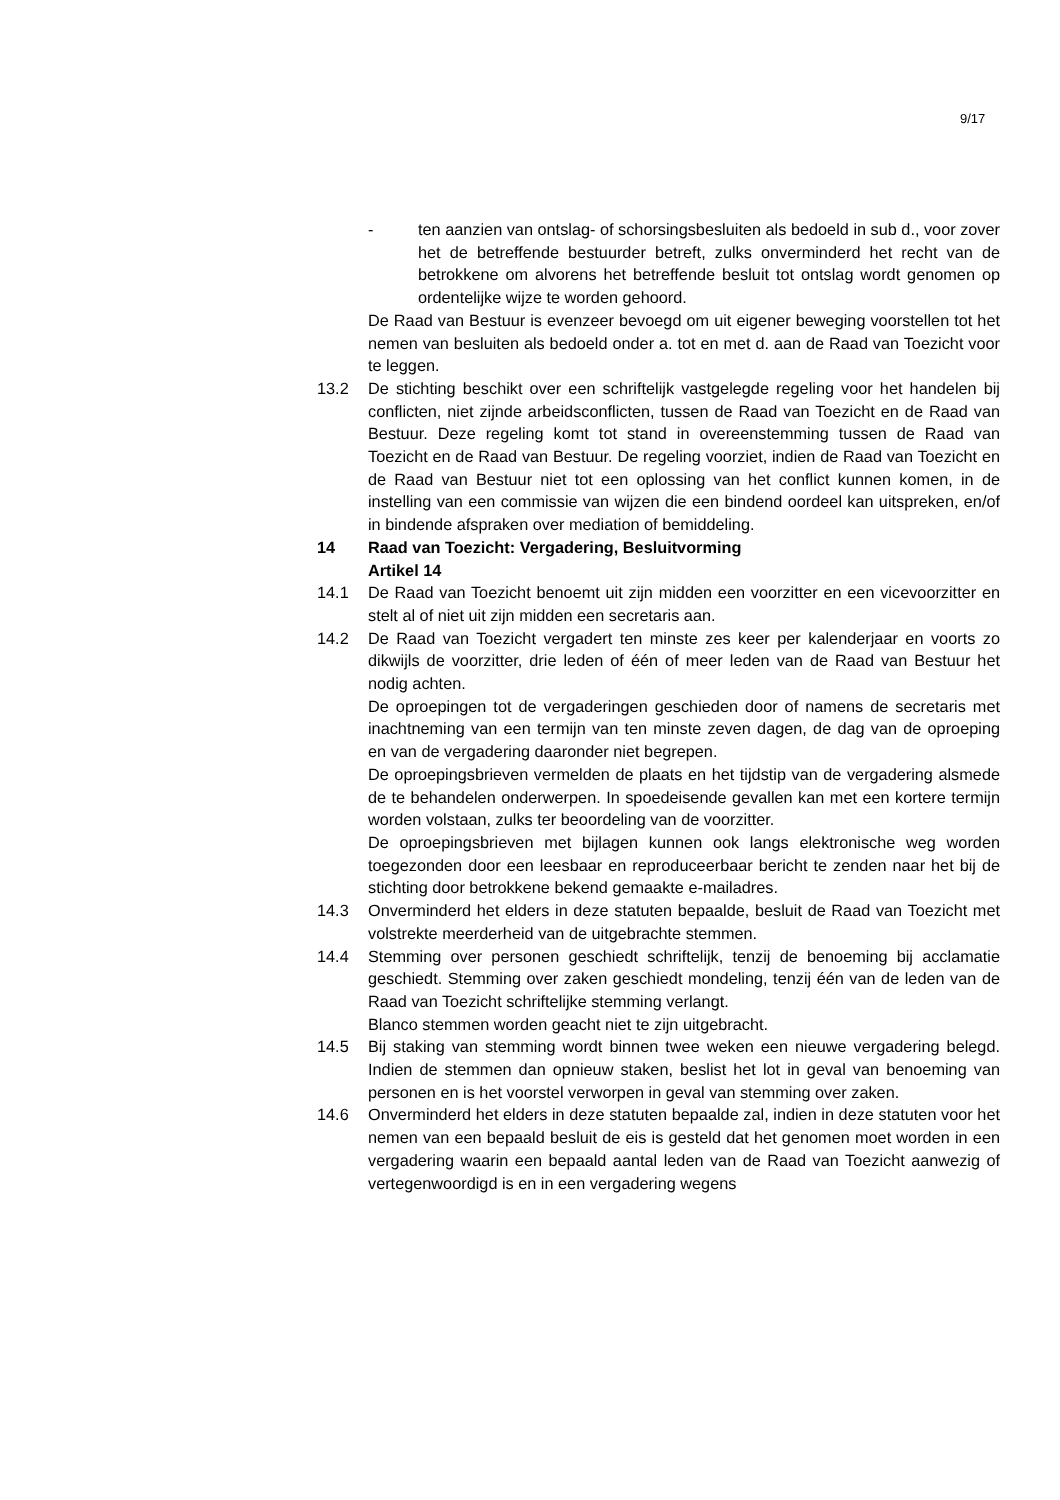9/17
- ten aanzien van ontslag- of schorsingsbesluiten als bedoeld in sub d., voor zover het de betreffende bestuurder betreft, zulks onverminderd het recht van de betrokkene om alvorens het betreffende besluit tot ontslag wordt genomen op ordentelijke wijze te worden gehoord.
De Raad van Bestuur is evenzeer bevoegd om uit eigener beweging voorstellen tot het nemen van besluiten als bedoeld onder a. tot en met d. aan de Raad van Toezicht voor te leggen.
13.2 De stichting beschikt over een schriftelijk vastgelegde regeling voor het handelen bij conflicten, niet zijnde arbeidsconflicten, tussen de Raad van Toezicht en de Raad van Bestuur. Deze regeling komt tot stand in overeenstemming tussen de Raad van Toezicht en de Raad van Bestuur. De regeling voorziet, indien de Raad van Toezicht en de Raad van Bestuur niet tot een oplossing van het conflict kunnen komen, in de instelling van een commissie van wijzen die een bindend oordeel kan uitspreken, en/of in bindende afspraken over mediation of bemiddeling.
14 Raad van Toezicht: Vergadering, Besluitvorming
Artikel 14
14.1 De Raad van Toezicht benoemt uit zijn midden een voorzitter en een vicevoorzitter en stelt al of niet uit zijn midden een secretaris aan.
14.2 De Raad van Toezicht vergadert ten minste zes keer per kalenderjaar en voorts zo dikwijls de voorzitter, drie leden of één of meer leden van de Raad van Bestuur het nodig achten.
De oproepingen tot de vergaderingen geschieden door of namens de secretaris met inachtneming van een termijn van ten minste zeven dagen, de dag van de oproeping en van de vergadering daaronder niet begrepen.
De oproepingsbrieven vermelden de plaats en het tijdstip van de vergadering alsmede de te behandelen onderwerpen. In spoedeisende gevallen kan met een kortere termijn worden volstaan, zulks ter beoordeling van de voorzitter.
De oproepingsbrieven met bijlagen kunnen ook langs elektronische weg worden toegezonden door een leesbaar en reproduceerbaar bericht te zenden naar het bij de stichting door betrokkene bekend gemaakte e-mailadres.
14.3 Onverminderd het elders in deze statuten bepaalde, besluit de Raad van Toezicht met volstrekte meerderheid van de uitgebrachte stemmen.
14.4 Stemming over personen geschiedt schriftelijk, tenzij de benoeming bij acclamatie geschiedt. Stemming over zaken geschiedt mondeling, tenzij één van de leden van de Raad van Toezicht schriftelijke stemming verlangt.
Blanco stemmen worden geacht niet te zijn uitgebracht.
14.5 Bij staking van stemming wordt binnen twee weken een nieuwe vergadering belegd. Indien de stemmen dan opnieuw staken, beslist het lot in geval van benoeming van personen en is het voorstel verworpen in geval van stemming over zaken.
14.6 Onverminderd het elders in deze statuten bepaalde zal, indien in deze statuten voor het nemen van een bepaald besluit de eis is gesteld dat het genomen moet worden in een vergadering waarin een bepaald aantal leden van de Raad van Toezicht aanwezig of vertegenwoordigd is en in een vergadering wegens